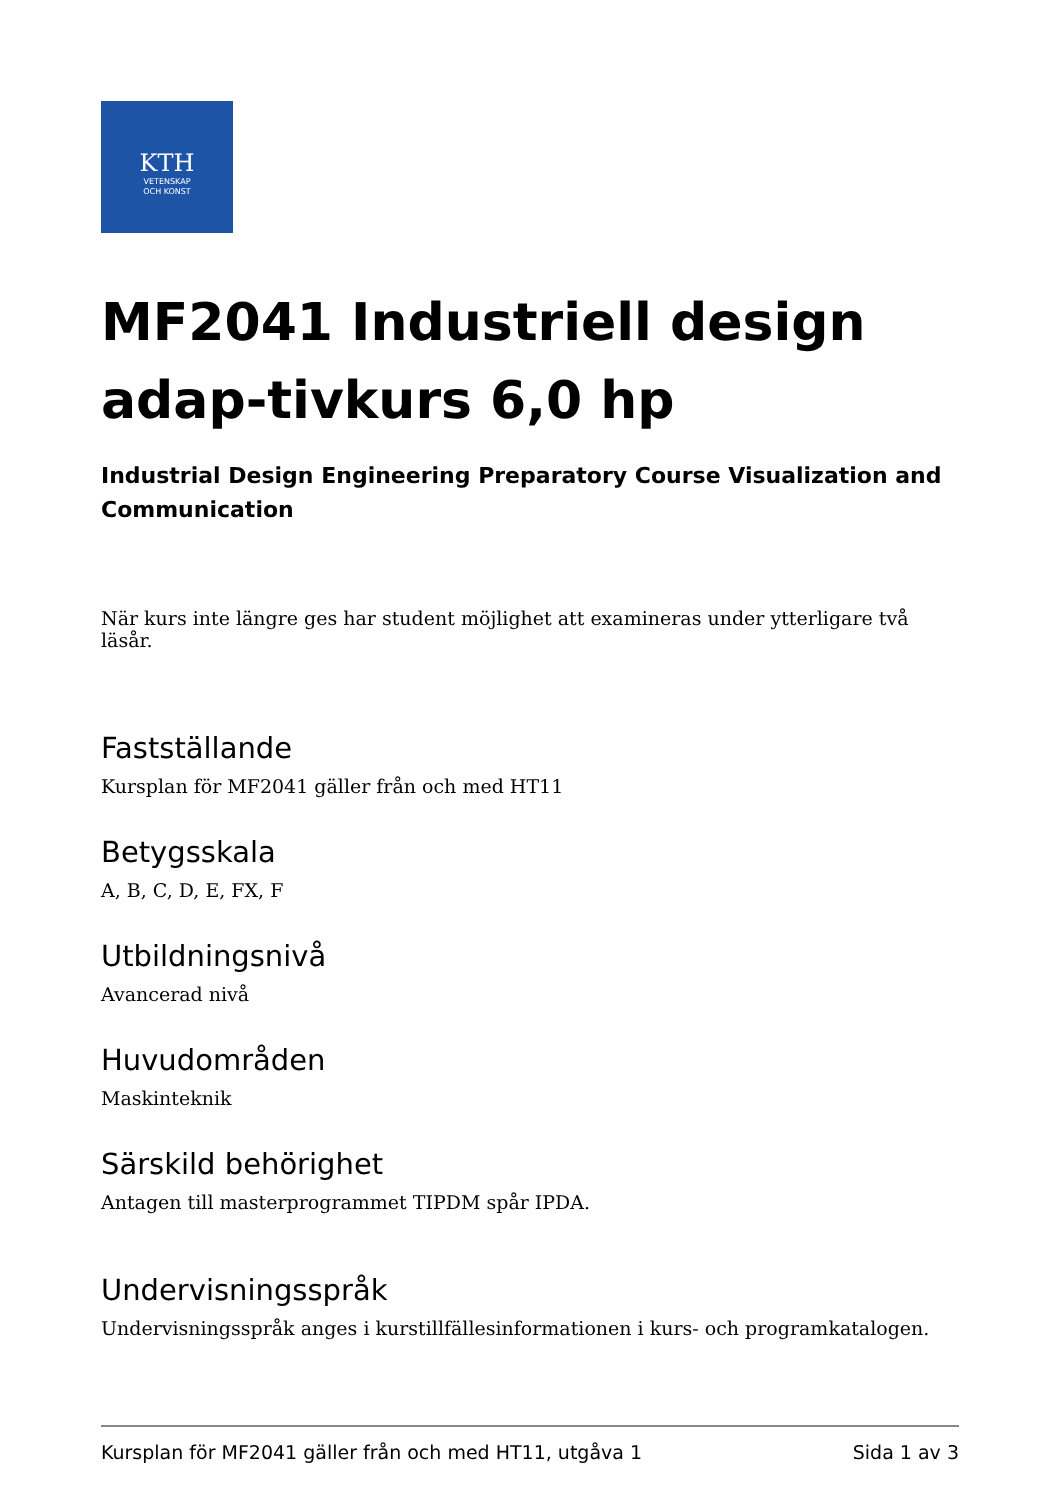KTH
VETENSKAP
OCH KONST
MF2041 Industriell design adap-tivkurs 6,0 hp
Industrial Design Engineering Preparatory Course Visualization and Communication
När kurs inte längre ges har student möjlighet att examineras under ytterligare två läsår.
Fastställande
Kursplan för MF2041 gäller från och med HT11
Betygsskala
A, B, C, D, E, FX, F
Utbildningsnivå
Avancerad nivå
Huvudområden
Maskinteknik
Särskild behörighet
Antagen till masterprogrammet TIPDM spår IPDA.
Undervisningsspråk
Undervisningsspråk anges i kurstillfällesinformationen i kurs- och programkatalogen.
Kursplan för MF2041 gäller från och med HT11, utgåva 1 Sida 1 av 3